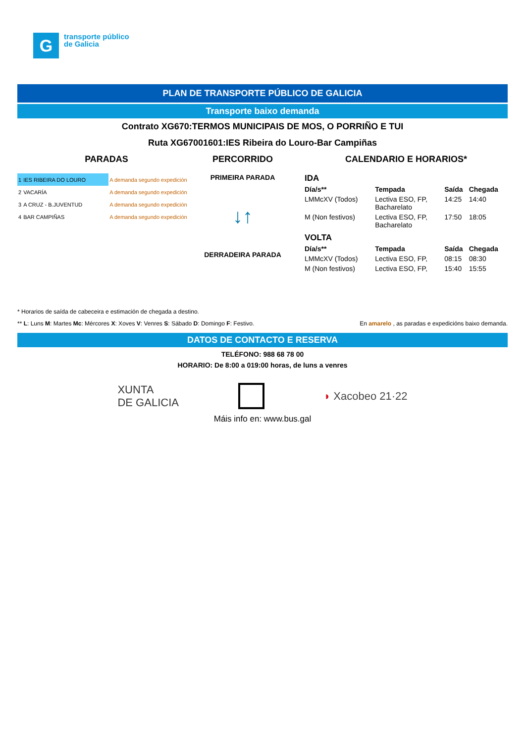G
transporte público
de Galicia
PLAN DE TRANSPORTE PÚBLICO DE GALICIA
Transporte baixo demanda
Contrato XG670:TERMOS MUNICIPAIS DE MOS, O PORRIÑO E TUI
Ruta XG67001601:IES Ribeira do Louro-Bar Campiñas
PARADAS
| 1 | IES RIBEIRA DO LOURO | A demanda segundo expedición |
| 2 | VACARÍA | A demanda segundo expedición |
| 3 | A CRUZ - B.JUVENTUD | A demanda segundo expedición |
| 4 | BAR CAMPIÑAS | A demanda segundo expedición |
PERCORRIDO
PRIMEIRA PARADA
↓↑
DERRADEIRA PARADA
CALENDARIO E HORARIOS*
IDA
| Día/s** | Tempada | Saída | Chegada |
| --- | --- | --- | --- |
| LMMcXV (Todos) | Lectiva ESO, FP, Bacharelato | 14:25 | 14:40 |
| M (Non festivos) | Lectiva ESO, FP, Bacharelato | 17:50 | 18:05 |
VOLTA
| Día/s** | Tempada | Saída | Chegada |
| --- | --- | --- | --- |
| LMMcXV (Todos) | Lectiva ESO, FP, | 08:15 | 08:30 |
| M (Non festivos) | Lectiva ESO, FP, | 15:40 | 15:55 |
* Horarios de saída de cabeceira e estimación de chegada a destino.
** L: Luns M: Martes Mc: Mércores X: Xoves V: Venres S: Sábado D: Domingo F: Festivo. En amarelo , as paradas e expedicións baixo demanda.
DATOS DE CONTACTO E RESERVA
TELÉFONO: 988 68 78 00
HORARIO: De 8:00 a 019:00 horas, de luns a venres
XUNTA
DE GALICIA ◗ Xacobeo 21·22
Máis info en: www.bus.gal